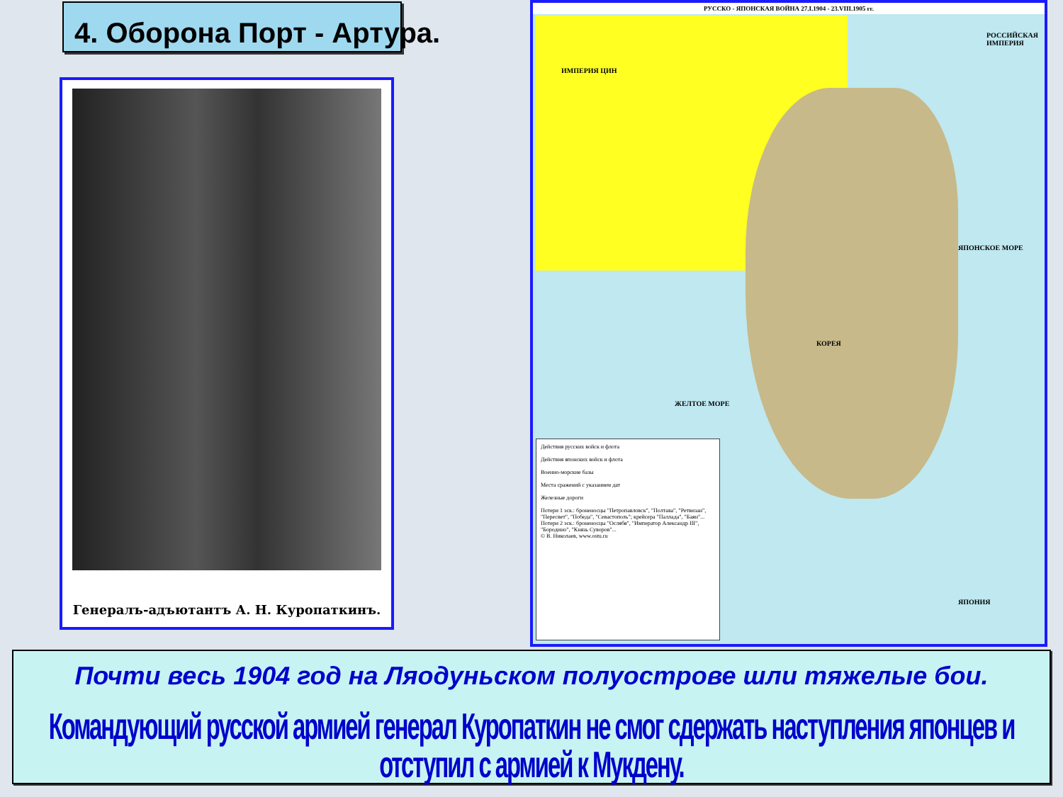4. Оборона Порт - Артура.
Генералъ-адъютантъ А. Н. Куропаткинъ.
РУССКО - ЯПОНСКАЯ ВОЙНА 27.I.1904 - 23.VIII.1905 гг.
ИМПЕРИЯ ЦИН
РОССИЙСКАЯ ИМПЕРИЯ
КОРЕЯ
ЯПОНИЯ
ЖЕЛТОЕ МОРЕ
ЯПОНСКОЕ МОРЕ
Действия русских войск и флота
Действия японских войск и флота
Военно-морские базы
Места сражений с указанием дат
Железные дороги
Потери 1 эск.: броненосцы "Петропавловск", "Полтава", "Ретвизан", "Пересвет", "Победа", "Севастополь"; крейсера "Паллада", "Баян"...
Потери 2 эск.: броненосцы "Ослябя", "Император Александр III", "Бородино", "Князь Суворов"...
© В. Николаев, www.ostu.ru
Почти весь 1904 год на Ляодуньском полуострове шли тяжелые бои.
Командующий русской армией генерал Куропаткин не смог сдержать наступления японцев и отступил с армией к Мукдену.